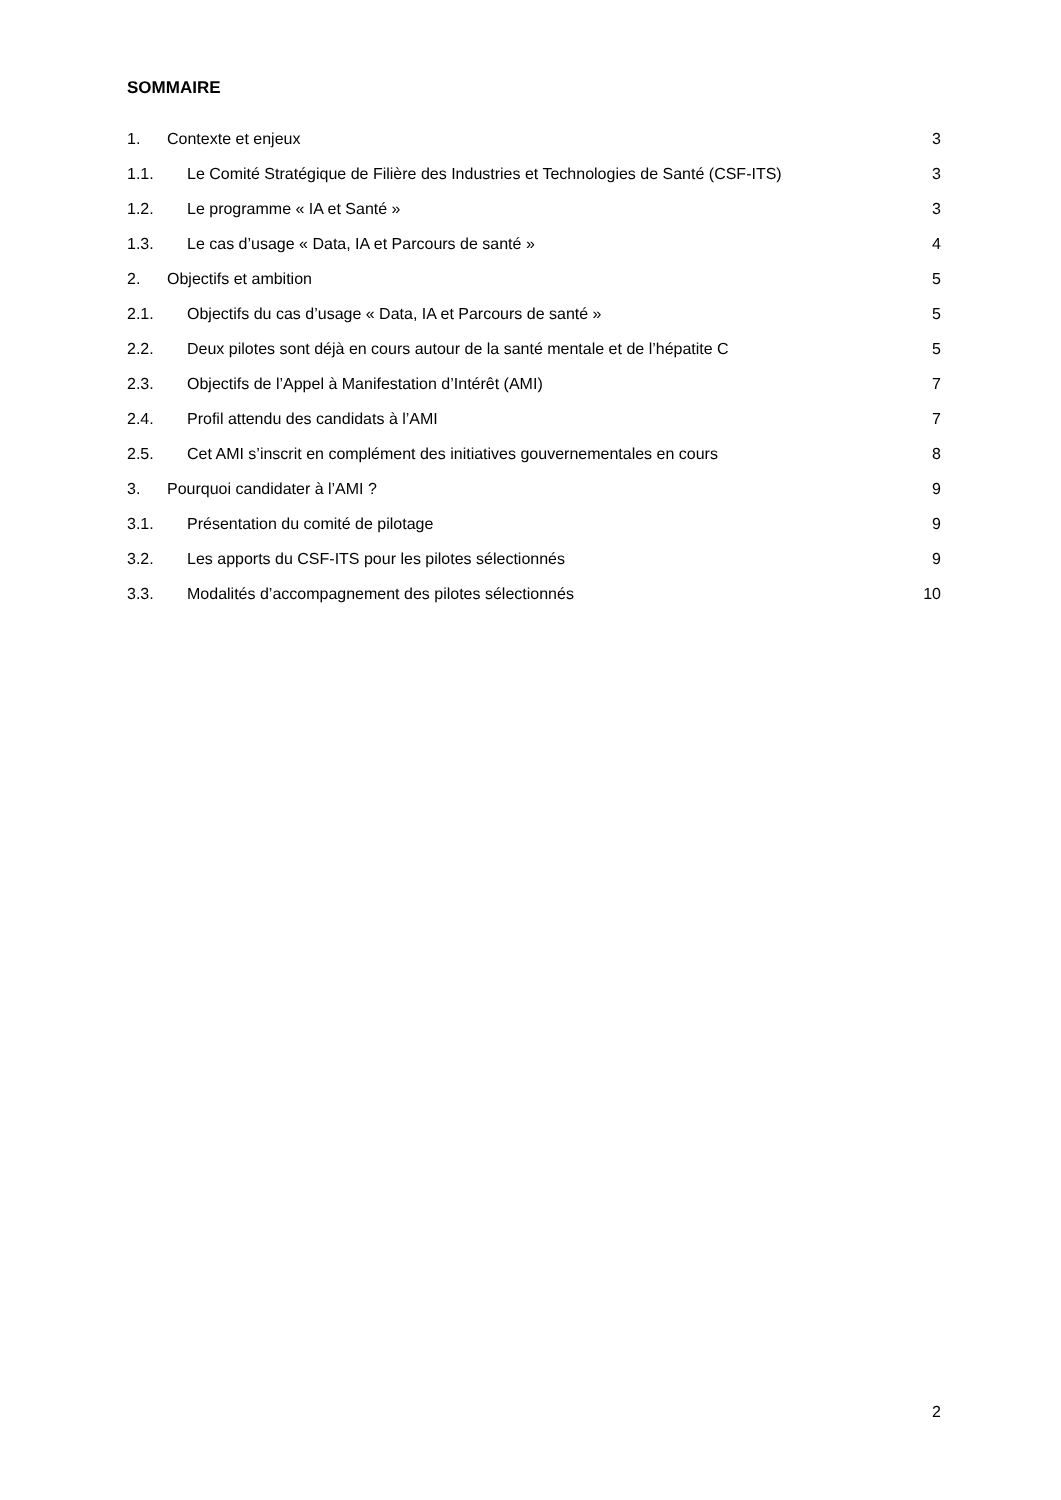SOMMAIRE
1. Contexte et enjeux 3
1.1. Le Comité Stratégique de Filière des Industries et Technologies de Santé (CSF-ITS) 3
1.2. Le programme « IA et Santé » 3
1.3. Le cas d’usage « Data, IA et Parcours de santé » 4
2. Objectifs et ambition 5
2.1. Objectifs du cas d’usage « Data, IA et Parcours de santé » 5
2.2. Deux pilotes sont déjà en cours autour de la santé mentale et de l’hépatite C 5
2.3. Objectifs de l’Appel à Manifestation d’Intérêt (AMI) 7
2.4. Profil attendu des candidats à l’AMI 7
2.5. Cet AMI s’inscrit en complément des initiatives gouvernementales en cours 8
3. Pourquoi candidater à l’AMI ? 9
3.1. Présentation du comité de pilotage 9
3.2. Les apports du CSF-ITS pour les pilotes sélectionnés 9
3.3. Modalités d’accompagnement des pilotes sélectionnés 10
2